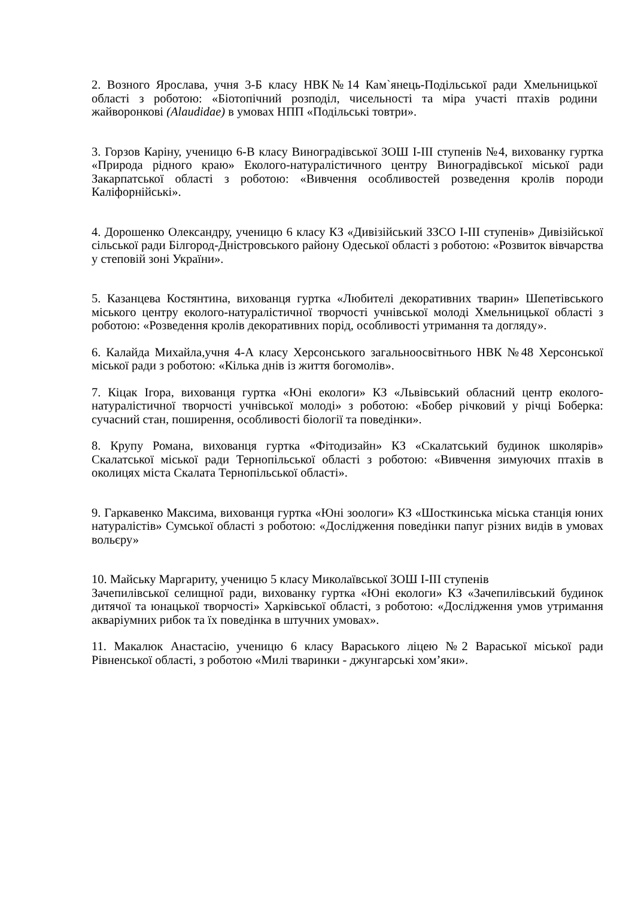2. Возного Ярослава, учня 3-Б класу НВК№14 Кам`янець-Подільської ради Хмельницької області з роботою: «Біотопічний розподіл, чисельності та міра участі птахів родини жайворонкові (Alaudidae) в умовах НПП «Подільські товтри».
3. Горзов Каріну, ученицю 6-В класу Виноградівської ЗОШ І-ІІІ ступенів №4, вихованку гуртка «Природа рідного краю» Еколого-натуралістичного центру Виноградівської міської ради Закарпатської області з роботою: «Вивчення особливостей розведення кролів породи Каліфорнійські».
4. Дорошенко Олександру, ученицю 6 класу КЗ «Дивізійський ЗЗСО І-ІІІ ступенів» Дивізійської сільської ради Білгород-Дністровського району Одеської області з роботою: «Розвиток вівчарства у степовій зоні України».
5. Казанцева Костянтина, вихованця гуртка «Любителі декоративних тварин» Шепетівського міського центру еколого-натуралістичної творчості учнівської молоді Хмельницької області з роботою: «Розведення кролів декоративних порід, особливості утримання та догляду».
6. Калайда Михайла,учня 4-А класу Херсонського загальноосвітнього НВК №48 Херсонської міської ради з роботою: «Кілька днів із життя богомолів».
7. Кіцак Ігора, вихованця гуртка «Юні екологи» КЗ «Львівський обласний центр еколого-натуралістичної творчості учнівської молоді» з роботою: «Бобер річковий у річці Боберка: сучасний стан, поширення, особливості біології та поведінки».
8. Крупу Романа, вихованця гуртка «Фітодизайн» КЗ «Скалатський будинок школярів» Скалатської міської ради Тернопільської області з роботою: «Вивчення зимуючих птахів в околицях міста Скалата Тернопільської області».
9. Гаркавенко Максима, вихованця гуртка «Юні зоологи» КЗ «Шосткинська міська станція юних натуралістів» Сумської області з роботою: «Дослідження поведінки папуг різних видів в умовах вольєру»
10. Майську Маргариту, ученицю 5 класу Миколаївської ЗОШ І-ІІІ ступенів
Зачепилівської селищної ради, вихованку гуртка «Юні екологи» КЗ «Зачепилівський будинок дитячої та юнацької творчості» Харківської області, з роботою: «Дослідження умов утримання акваріумних рибок та їх поведінка в штучних умовах».
11. Макалюк Анастасію, ученицю 6 класу Вараського ліцею №2 Вараської міської ради Рівненської області, з роботою «Милі тваринки - джунгарські хом’яки».